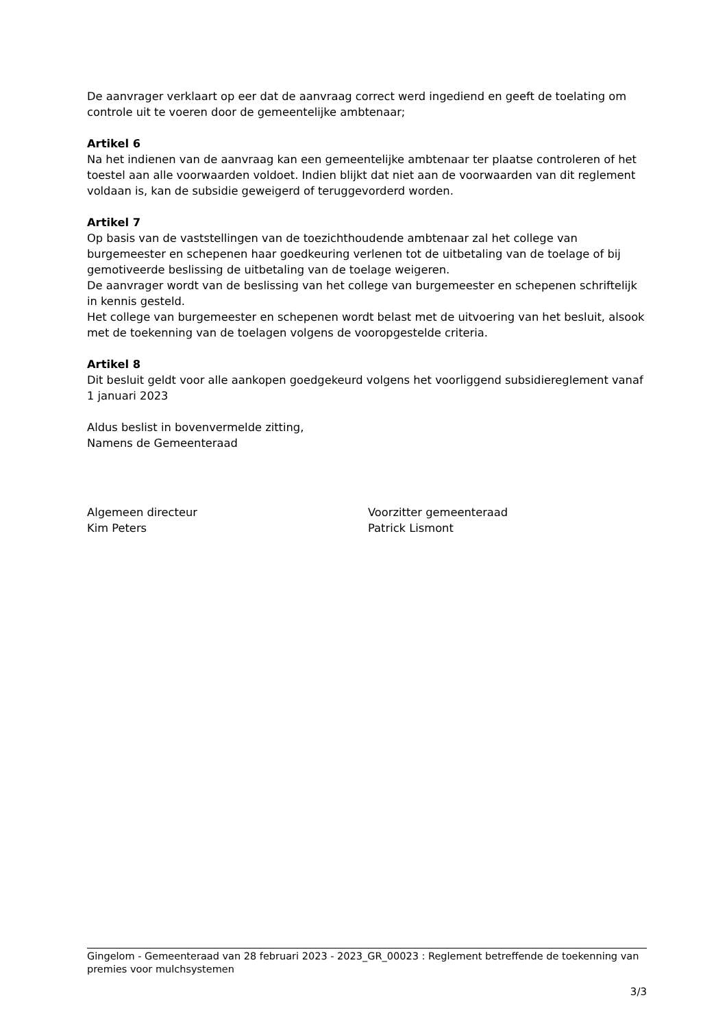De aanvrager verklaart op eer dat de aanvraag correct werd ingediend en geeft de toelating om controle uit te voeren door de gemeentelijke ambtenaar;
Artikel 6
Na het indienen van de aanvraag kan een gemeentelijke ambtenaar ter plaatse controleren of het toestel aan alle voorwaarden voldoet. Indien blijkt dat niet aan de voorwaarden van dit reglement voldaan is, kan de subsidie geweigerd of teruggevorderd worden.
Artikel 7
Op basis van de vaststellingen van de toezichthoudende ambtenaar zal het college van burgemeester en schepenen haar goedkeuring verlenen tot de uitbetaling van de toelage of bij gemotiveerde beslissing de uitbetaling van de toelage weigeren.
De aanvrager wordt van de beslissing van het college van burgemeester en schepenen schriftelijk in kennis gesteld.
Het college van burgemeester en schepenen wordt belast met de uitvoering van het besluit, alsook met de toekenning van de toelagen volgens de vooropgestelde criteria.
Artikel 8
Dit besluit geldt voor alle aankopen goedgekeurd volgens het voorliggend subsidiereglement vanaf 1 januari 2023
Aldus beslist in bovenvermelde zitting,
Namens de Gemeenteraad
Algemeen directeur
Kim Peters
Voorzitter gemeenteraad
Patrick Lismont
Gingelom - Gemeenteraad van 28 februari 2023 - 2023_GR_00023 : Reglement betreffende de toekenning van premies voor mulchsystemen
3/3